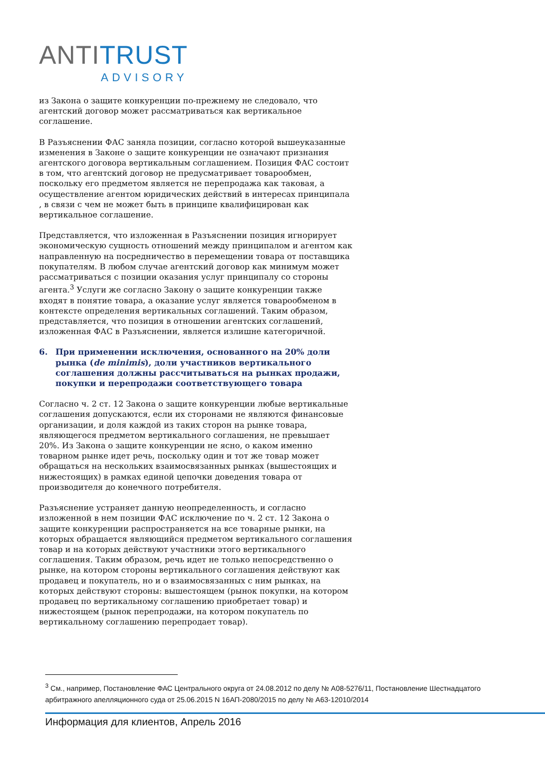ANTI TRUST
ADVISORY
из Закона о защите конкуренции по-прежнему не следовало, что агентский договор может рассматриваться как вертикальное соглашение.
В Разъяснении ФАС заняла позиции, согласно которой вышеуказанные изменения в Законе о защите конкуренции не означают признания агентского договора вертикальным соглашением. Позиция ФАС состоит в том, что агентский договор не предусматривает товарообмен, поскольку его предметом является не перепродажа как таковая, а осуществление агентом юридических действий в интересах принципала , в связи с чем не может быть в принципе квалифицирован как вертикальное соглашение.
Представляется, что изложенная в Разъяснении позиция игнорирует экономическую сущность отношений между принципалом и агентом как направленную на посредничество в перемещении товара от поставщика покупателям. В любом случае агентский договор как минимум может рассматриваться с позиции оказания услуг принципалу со стороны агента.<sup>3</sup> Услуги же согласно Закону о защите конкуренции также входят в понятие товара, а оказание услуг является товарообменом в контексте определения вертикальных соглашений. Таким образом, представляется, что позиция в отношении агентских соглашений, изложенная ФАС в Разъяснении, является излишне категоричной.
6. При применении исключения, основанного на 20% доли рынка (de minimis), доли участников вертикального соглашения должны рассчитываться на рынках продажи, покупки и перепродажи соответствующего товара
Согласно ч. 2 ст. 12 Закона о защите конкуренции любые вертикальные соглашения допускаются, если их сторонами не являются финансовые организации, и доля каждой из таких сторон на рынке товара, являющегося предметом вертикального соглашения, не превышает 20%. Из Закона о защите конкуренции не ясно, о каком именно товарном рынке идет речь, поскольку один и тот же товар может обращаться на нескольких взаимосвязанных рынках (вышестоящих и нижестоящих) в рамках единой цепочки доведения товара от производителя до конечного потребителя.
Разъяснение устраняет данную неопределенность, и согласно изложенной в нем позиции ФАС исключение по ч. 2 ст. 12 Закона о защите конкуренции распространяется на все товарные рынки, на которых обращается являющийся предметом вертикального соглашения товар и на которых действуют участники этого вертикального соглашения. Таким образом, речь идет не только непосредственно о рынке, на котором стороны вертикального соглашения действуют как продавец и покупатель, но и о взаимосвязанных с ним рынках, на которых действуют стороны: вышестоящем (рынок покупки, на котором продавец по вертикальному соглашению приобретает товар) и нижестоящем (рынок перепродажи, на котором покупатель по вертикальному соглашению перепродает товар).
<sup>3</sup> См., например, Постановление ФАС Центрального округа от 24.08.2012 по делу № А08-5276/11, Постановление Шестнадцатого арбитражного апелляционного суда от 25.06.2015 N 16АП-2080/2015 по делу № А63-12010/2014
Информация для клиентов, Апрель 2016